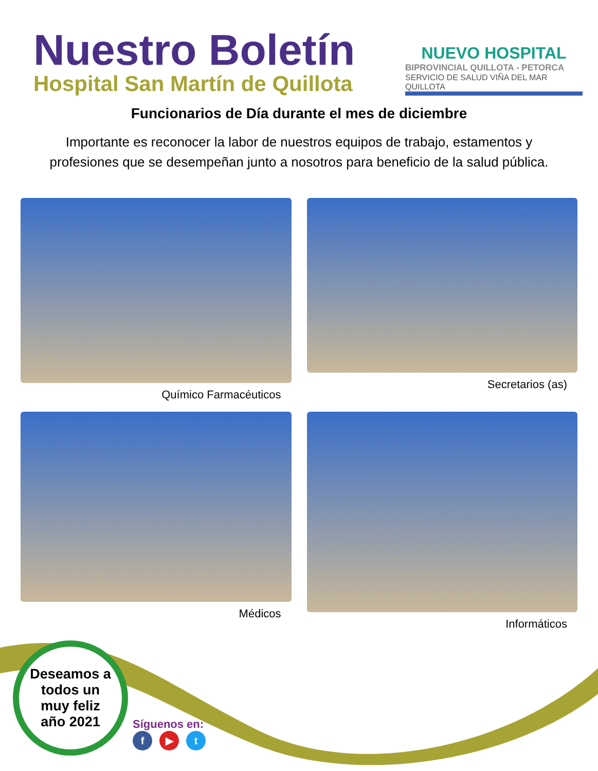Nuestro Boletín
Hospital San Martín de Quillota
NUEVO HOSPITAL
BIPROVINCIAL QUILLOTA - PETORCA
SERVICIO DE SALUD VIÑA DEL MAR QUILLOTA
Funcionarios de Día durante el mes de diciembre
Importante es reconocer la labor de nuestros equipos de trabajo, estamentos y profesiones que se desempeñan junto a nosotros para beneficio de la salud pública.
Químico Farmacéuticos
Secretarios (as)
Médicos
Informáticos
Deseamos a
todos un
muy feliz
año 2021
Síguenos en:
f ▶ t